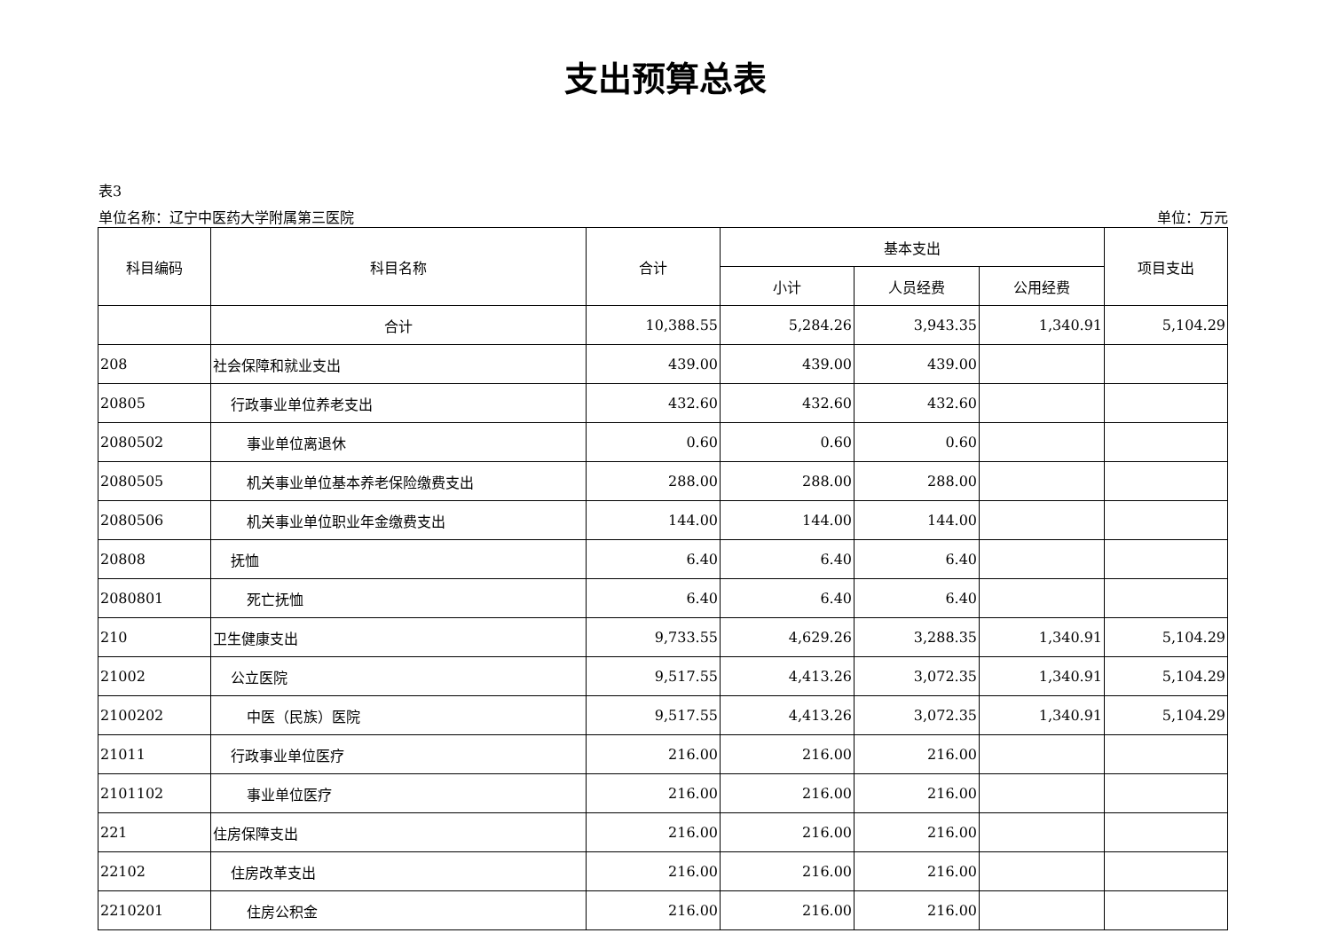支出预算总表
表3
单位名称：辽宁中医药大学附属第三医院 单位：万元
| 科目编码 | 科目名称 | 合计 | 基本支出 | | | 项目支出 |
| --- | --- | --- | --- | --- | --- | --- |
| | | | 小计 | 人员经费 | 公用经费 | |
| | 合计 | 10,388.55 | 5,284.26 | 3,943.35 | 1,340.91 | 5,104.29 |
| 208 | 社会保障和就业支出 | 439.00 | 439.00 | 439.00 | | |
| 20805 | 行政事业单位养老支出 | 432.60 | 432.60 | 432.60 | | |
| 2080502 | 事业单位离退休 | 0.60 | 0.60 | 0.60 | | |
| 2080505 | 机关事业单位基本养老保险缴费支出 | 288.00 | 288.00 | 288.00 | | |
| 2080506 | 机关事业单位职业年金缴费支出 | 144.00 | 144.00 | 144.00 | | |
| 20808 | 抚恤 | 6.40 | 6.40 | 6.40 | | |
| 2080801 | 死亡抚恤 | 6.40 | 6.40 | 6.40 | | |
| 210 | 卫生健康支出 | 9,733.55 | 4,629.26 | 3,288.35 | 1,340.91 | 5,104.29 |
| 21002 | 公立医院 | 9,517.55 | 4,413.26 | 3,072.35 | 1,340.91 | 5,104.29 |
| 2100202 | 中医（民族）医院 | 9,517.55 | 4,413.26 | 3,072.35 | 1,340.91 | 5,104.29 |
| 21011 | 行政事业单位医疗 | 216.00 | 216.00 | 216.00 | | |
| 2101102 | 事业单位医疗 | 216.00 | 216.00 | 216.00 | | |
| 221 | 住房保障支出 | 216.00 | 216.00 | 216.00 | | |
| 22102 | 住房改革支出 | 216.00 | 216.00 | 216.00 | | |
| 2210201 | 住房公积金 | 216.00 | 216.00 | 216.00 | | |